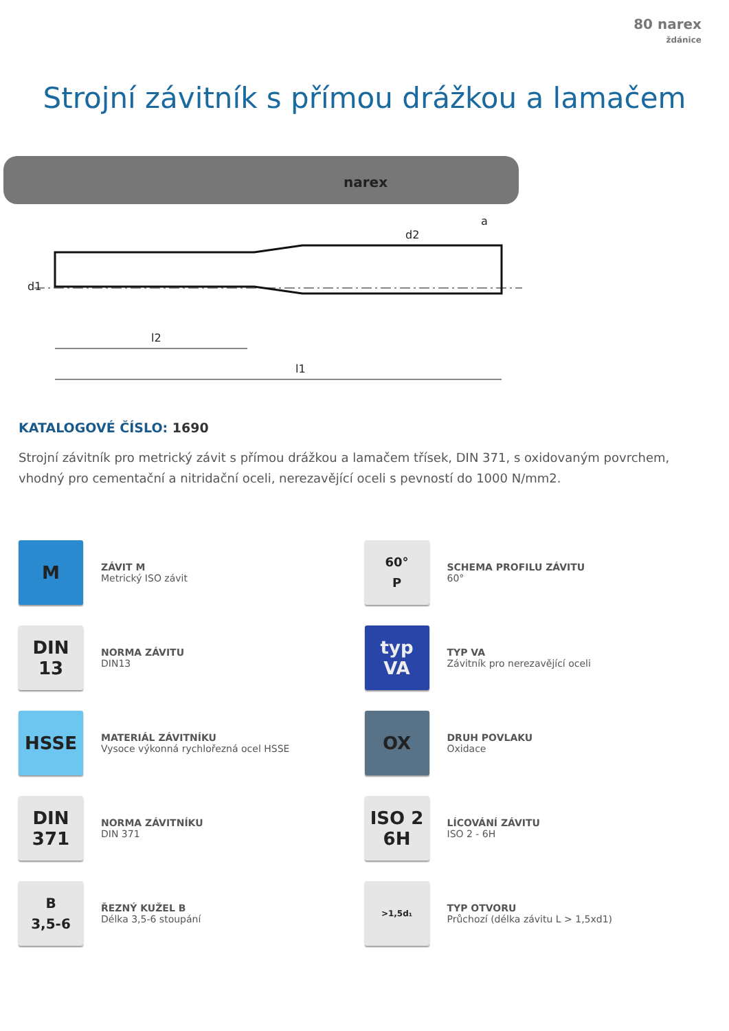80 narex
ždánice
Strojní závitník s přímou drážkou a lamačem
narex
d1
l2
l1
d2
a
KATALOGOVÉ ČÍSLO: 1690
Strojní závitník pro metrický závit s přímou drážkou a lamačem třísek, DIN 371, s oxidovaným povrchem, vhodný pro cementační a nitridační oceli, nerezavějící oceli s pevností do 1000 N/mm2.
M
ZÁVIT M
Metrický ISO závit
60°
P
SCHEMA PROFILU ZÁVITU
60°
DIN
13
NORMA ZÁVITU
DIN13
typ
VA
TYP VA
Závitník pro nerezavějící oceli
HSSE
MATERIÁL ZÁVITNÍKU
Vysoce výkonná rychlořezná ocel HSSE
OX
DRUH POVLAKU
Oxidace
DIN
371
NORMA ZÁVITNÍKU
DIN 371
ISO 2
6H
LÍCOVÁNÍ ZÁVITU
ISO 2 - 6H
B
3,5-6
ŘEZNÝ KUŽEL B
Délka 3,5-6 stoupání
>1,5d₁
TYP OTVORU
Průchozí (délka závitu L > 1,5xd1)